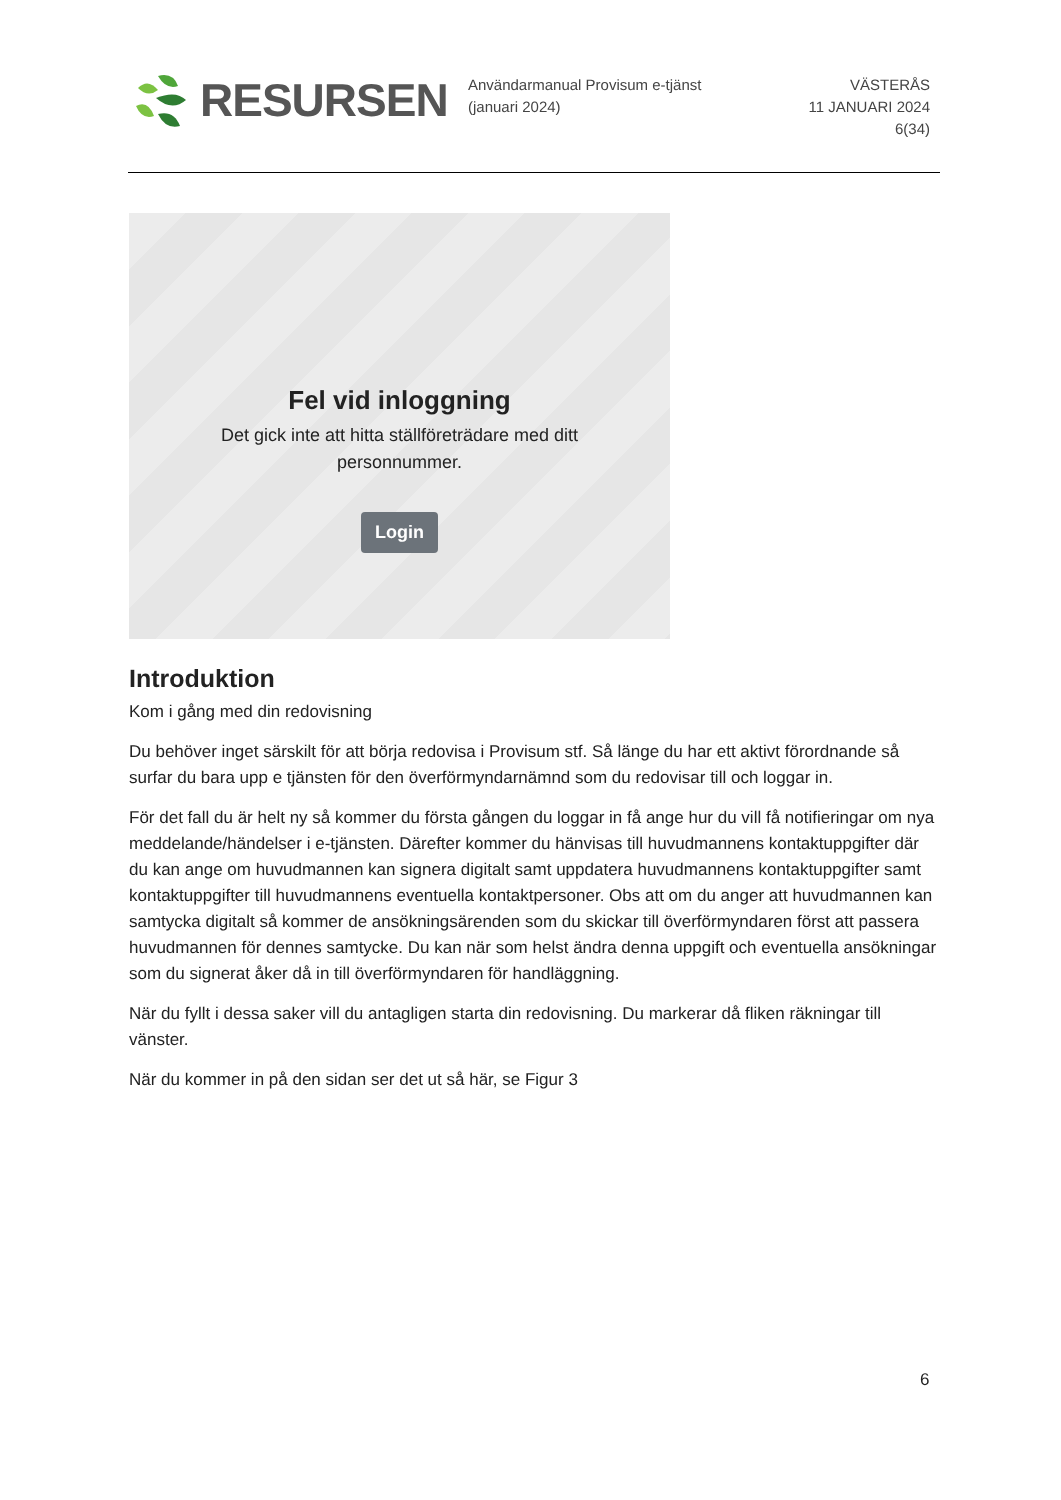RESURSEN
Användarmanual Provisum e-tjänst (januari 2024)
VÄSTERÅS
11 JANUARI 2024
6(34)
Fel vid inloggning
Det gick inte att hitta ställföreträdare med ditt personnummer.
Login
Introduktion
Kom i gång med din redovisning
Du behöver inget särskilt för att börja redovisa i Provisum stf. Så länge du har ett aktivt förordnande så surfar du bara upp e tjänsten för den överförmyndarnämnd som du redovisar till och loggar in.
För det fall du är helt ny så kommer du första gången du loggar in få ange hur du vill få notifieringar om nya meddelande/händelser i e-tjänsten. Därefter kommer du hänvisas till huvudmannens kontaktuppgifter där du kan ange om huvudmannen kan signera digitalt samt uppdatera huvudmannens kontaktuppgifter samt kontaktuppgifter till huvudmannens eventuella kontaktpersoner. Obs att om du anger att huvudmannen kan samtycka digitalt så kommer de ansökningsärenden som du skickar till överförmyndaren först att passera huvudmannen för dennes samtycke. Du kan när som helst ändra denna uppgift och eventuella ansökningar som du signerat åker då in till överförmyndaren för handläggning.
När du fyllt i dessa saker vill du antagligen starta din redovisning. Du markerar då fliken räkningar till vänster.
När du kommer in på den sidan ser det ut så här, se Figur 3
6